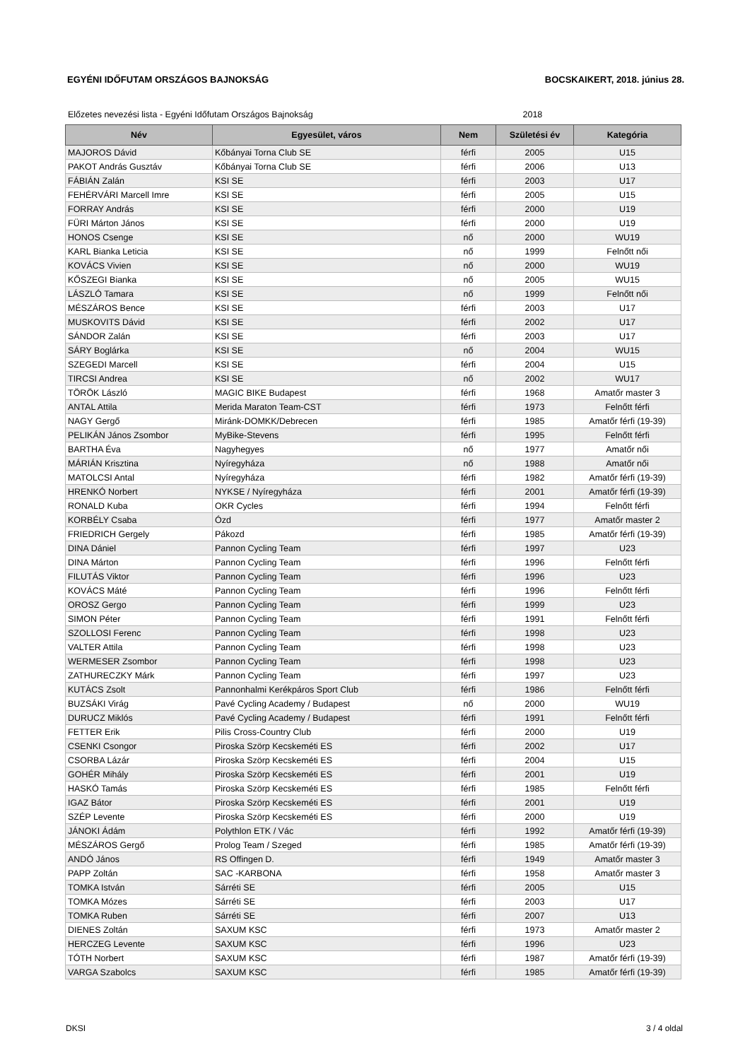EGYÉNI IDŐFUTAM ORSZÁGOS BAJNOKSÁG
BOCSKAIKERT, 2018. június 28.
Előzetes nevezési lista - Egyéni Időfutam Országos Bajnokság 2018
| Név | Egyesület, város | Nem | Születési év | Kategória |
| --- | --- | --- | --- | --- |
| MAJOROS Dávid | Kőbányai Torna Club SE | férfi | 2005 | U15 |
| PAKOT András Gusztáv | Kőbányai Torna Club SE | férfi | 2006 | U13 |
| FÁBIÁN Zalán | KSI SE | férfi | 2003 | U17 |
| FEHÉRVÁRI Marcell Imre | KSI SE | férfi | 2005 | U15 |
| FORRAY András | KSI SE | férfi | 2000 | U19 |
| FÜRI Márton János | KSI SE | férfi | 2000 | U19 |
| HONOS Csenge | KSI SE | nő | 2000 | WU19 |
| KARL Bianka Leticia | KSI SE | nő | 1999 | Felnőtt női |
| KOVÁCS Vivien | KSI SE | nő | 2000 | WU19 |
| KŐSZEGI Bianka | KSI SE | nő | 2005 | WU15 |
| LÁSZLÓ Tamara | KSI SE | nő | 1999 | Felnőtt női |
| MÉSZÁROS Bence | KSI SE | férfi | 2003 | U17 |
| MUSKOVITS Dávid | KSI SE | férfi | 2002 | U17 |
| SÁNDOR Zalán | KSI SE | férfi | 2003 | U17 |
| SÁRY Boglárka | KSI SE | nő | 2004 | WU15 |
| SZEGEDI Marcell | KSI SE | férfi | 2004 | U15 |
| TIRCSI Andrea | KSI SE | nő | 2002 | WU17 |
| TÖRÖK László | MAGIC BIKE Budapest | férfi | 1968 | Amatőr master 3 |
| ANTAL Attila | Merida Maraton Team-CST | férfi | 1973 | Felnőtt férfi |
| NAGY Gergő | Miránk-DOMKK/Debrecen | férfi | 1985 | Amatőr férfi (19-39) |
| PELIKÁN János Zsombor | MyBike-Stevens | férfi | 1995 | Felnőtt férfi |
| BARTHA Éva | Nagyhegyes | nő | 1977 | Amatőr női |
| MÁRIÁN Krisztina | Nyíregyháza | nő | 1988 | Amatőr női |
| MATOLCSI Antal | Nyíregyháza | férfi | 1982 | Amatőr férfi (19-39) |
| HRENKÓ Norbert | NYKSE / Nyíregyháza | férfi | 2001 | Amatőr férfi (19-39) |
| RONALD Kuba | OKR Cycles | férfi | 1994 | Felnőtt férfi |
| KORBÉLY Csaba | Ózd | férfi | 1977 | Amatőr master 2 |
| FRIEDRICH Gergely | Pákozd | férfi | 1985 | Amatőr férfi (19-39) |
| DINA Dániel | Pannon Cycling Team | férfi | 1997 | U23 |
| DINA Márton | Pannon Cycling Team | férfi | 1996 | Felnőtt férfi |
| FILUTÁS Viktor | Pannon Cycling Team | férfi | 1996 | U23 |
| KOVÁCS Máté | Pannon Cycling Team | férfi | 1996 | Felnőtt férfi |
| OROSZ Gergo | Pannon Cycling Team | férfi | 1999 | U23 |
| SIMON Péter | Pannon Cycling Team | férfi | 1991 | Felnőtt férfi |
| SZOLLOSI Ferenc | Pannon Cycling Team | férfi | 1998 | U23 |
| VALTER Attila | Pannon Cycling Team | férfi | 1998 | U23 |
| WERMESER Zsombor | Pannon Cycling Team | férfi | 1998 | U23 |
| ZATHURECZKY Márk | Pannon Cycling Team | férfi | 1997 | U23 |
| KUTÁCS Zsolt | Pannonhalmi Kerékpáros Sport Club | férfi | 1986 | Felnőtt férfi |
| BUZSÁKI Virág | Pavé Cycling Academy / Budapest | nő | 2000 | WU19 |
| DURUCZ Miklós | Pavé Cycling Academy / Budapest | férfi | 1991 | Felnőtt férfi |
| FETTER Erik | Pilis Cross-Country Club | férfi | 2000 | U19 |
| CSENKI Csongor | Piroska Szörp Kecskeméti ES | férfi | 2002 | U17 |
| CSORBA Lázár | Piroska Szörp Kecskeméti ES | férfi | 2004 | U15 |
| GOHÉR Mihály | Piroska Szörp Kecskeméti ES | férfi | 2001 | U19 |
| HASKÓ Tamás | Piroska Szörp Kecskeméti ES | férfi | 1985 | Felnőtt férfi |
| IGAZ Bátor | Piroska Szörp Kecskeméti ES | férfi | 2001 | U19 |
| SZÉP Levente | Piroska Szörp Kecskeméti ES | férfi | 2000 | U19 |
| JÁNOKI Ádám | Polythlon ETK / Vác | férfi | 1992 | Amatőr férfi (19-39) |
| MÉSZÁROS Gergő | Prolog Team / Szeged | férfi | 1985 | Amatőr férfi (19-39) |
| ANDÓ János | RS Offingen D. | férfi | 1949 | Amatőr master 3 |
| PAPP Zoltán | SAC -KARBONA | férfi | 1958 | Amatőr master 3 |
| TOMKA István | Sárréti SE | férfi | 2005 | U15 |
| TOMKA Mózes | Sárréti SE | férfi | 2003 | U17 |
| TOMKA Ruben | Sárréti SE | férfi | 2007 | U13 |
| DIENES Zoltán | SAXUM KSC | férfi | 1973 | Amatőr master 2 |
| HERCZEG Levente | SAXUM KSC | férfi | 1996 | U23 |
| TÓTH Norbert | SAXUM KSC | férfi | 1987 | Amatőr férfi (19-39) |
| VARGA Szabolcs | SAXUM KSC | férfi | 1985 | Amatőr férfi (19-39) |
DKSI 3 / 4 oldal